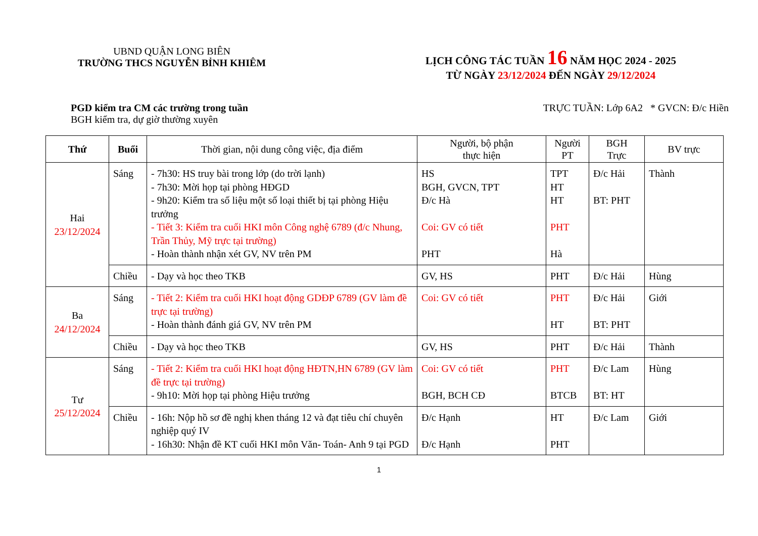UBND QUẬN LONG BIÊN
TRƯỜNG THCS NGUYỄN BỈNH KHIÊM
LỊCH CÔNG TÁC TUẦN 16 NĂM HỌC 2024 - 2025
TỪ NGÀY 23/12/2024 ĐẾN NGÀY 29/12/2024
PGD kiểm tra CM các trường trong tuần
BGH kiểm tra, dự giờ thường xuyên
TRỰC TUẦN: Lớp 6A2 * GVCN: Đ/c Hiền
| Thứ | Buổi | Thời gian, nội dung công việc, địa điểm | Người, bộ phận thực hiện | Người PT | BGH Trực | BV trực |
| --- | --- | --- | --- | --- | --- | --- |
| Hai 23/12/2024 | Sáng | - 7h30: HS truy bài trong lớp (do trời lạnh) - 7h30: Mời họp tại phòng HĐGD - 9h20: Kiểm tra số liệu một số loại thiết bị tại phòng Hiệu trưởng - Tiết 3: Kiểm tra cuối HKI môn Công nghệ 6789 (đ/c Nhung, Trần Thủy, Mỹ trực tại trường) - Hoàn thành nhận xét GV, NV trên PM | HS BGH, GVCN, TPT Đ/c Hà Coi: GV có tiết PHT | TPT HT HT PHT Hà | Đ/c Hải BT: PHT | Thành |
| | Chiều | - Dạy và học theo TKB | GV, HS | PHT | Đ/c Hải | Hùng |
| Ba 24/12/2024 | Sáng | - Tiết 2: Kiểm tra cuối HKI hoạt động GDĐP 6789 (GV làm đề trực tại trường) - Hoàn thành đánh giá GV, NV trên PM | Coi: GV có tiết | PHT HT | Đ/c Hải BT: PHT | Giới |
| | Chiều | - Dạy và học theo TKB | GV, HS | PHT | Đ/c Hải | Thành |
| Tư 25/12/2024 | Sáng | - Tiết 2: Kiểm tra cuối HKI hoạt động HĐTN,HN 6789 (GV làm đề trực tại trường) - 9h10: Mời họp tại phòng Hiệu trưởng | Coi: GV có tiết BGH, BCH CĐ | PHT BTCB | Đ/c Lam BT: HT | Hùng |
| | Chiều | - 16h: Nộp hồ sơ đề nghị khen tháng 12 và đạt tiêu chí chuyên nghiệp quý IV - 16h30: Nhận đề KT cuối HKI môn Văn- Toán- Anh 9 tại PGD | Đ/c Hạnh Đ/c Hạnh | HT PHT | Đ/c Lam | Giới |
1